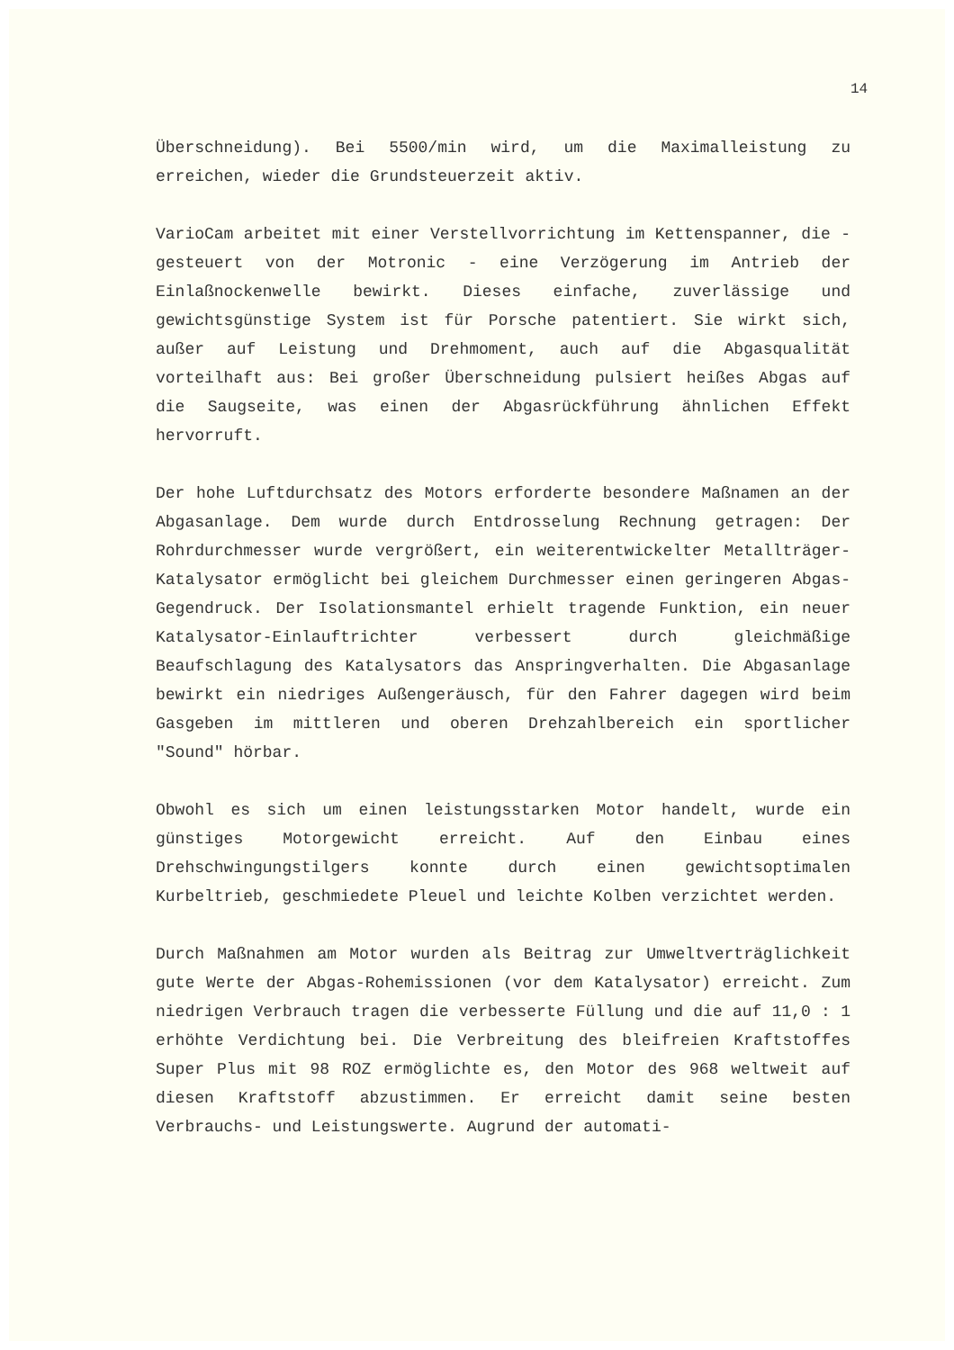14
Überschneidung). Bei 5500/min wird, um die Maximalleistung zu erreichen, wieder die Grundsteuerzeit aktiv.
VarioCam arbeitet mit einer Verstellvorrichtung im Kettenspanner, die - gesteuert von der Motronic - eine Verzögerung im Antrieb der Einlaßnockenwelle bewirkt. Dieses einfache, zuverlässige und gewichtsgünstige System ist für Porsche patentiert. Sie wirkt sich, außer auf Leistung und Drehmoment, auch auf die Abgasqualität vorteilhaft aus: Bei großer Überschneidung pulsiert heißes Abgas auf die Saugseite, was einen der Abgasrückführung ähnlichen Effekt hervorruft.
Der hohe Luftdurchsatz des Motors erforderte besondere Maßnamen an der Abgasanlage. Dem wurde durch Entdrosselung Rechnung getragen: Der Rohrdurchmesser wurde vergrößert, ein weiterentwickelter Metallträger-Katalysator ermöglicht bei gleichem Durchmesser einen geringeren Abgas-Gegendruck. Der Isolationsmantel erhielt tragende Funktion, ein neuer Katalysator-Einlauftrichter verbessert durch gleichmäßige Beaufschlagung des Katalysators das Anspringverhalten. Die Abgasanlage bewirkt ein niedriges Außengeräusch, für den Fahrer dagegen wird beim Gasgeben im mittleren und oberen Drehzahlbereich ein sportlicher "Sound" hörbar.
Obwohl es sich um einen leistungsstarken Motor handelt, wurde ein günstiges Motorgewicht erreicht. Auf den Einbau eines Drehschwingungstilgers konnte durch einen gewichtsoptimalen Kurbeltrieb, geschmiedete Pleuel und leichte Kolben verzichtet werden.
Durch Maßnahmen am Motor wurden als Beitrag zur Umweltverträglichkeit gute Werte der Abgas-Rohemissionen (vor dem Katalysator) erreicht. Zum niedrigen Verbrauch tragen die verbesserte Füllung und die auf 11,0 : 1 erhöhte Verdichtung bei. Die Verbreitung des bleifreien Kraftstoffes Super Plus mit 98 ROZ ermöglichte es, den Motor des 968 weltweit auf diesen Kraftstoff abzustimmen. Er erreicht damit seine besten Verbrauchs- und Leistungswerte. Augrund der automati-